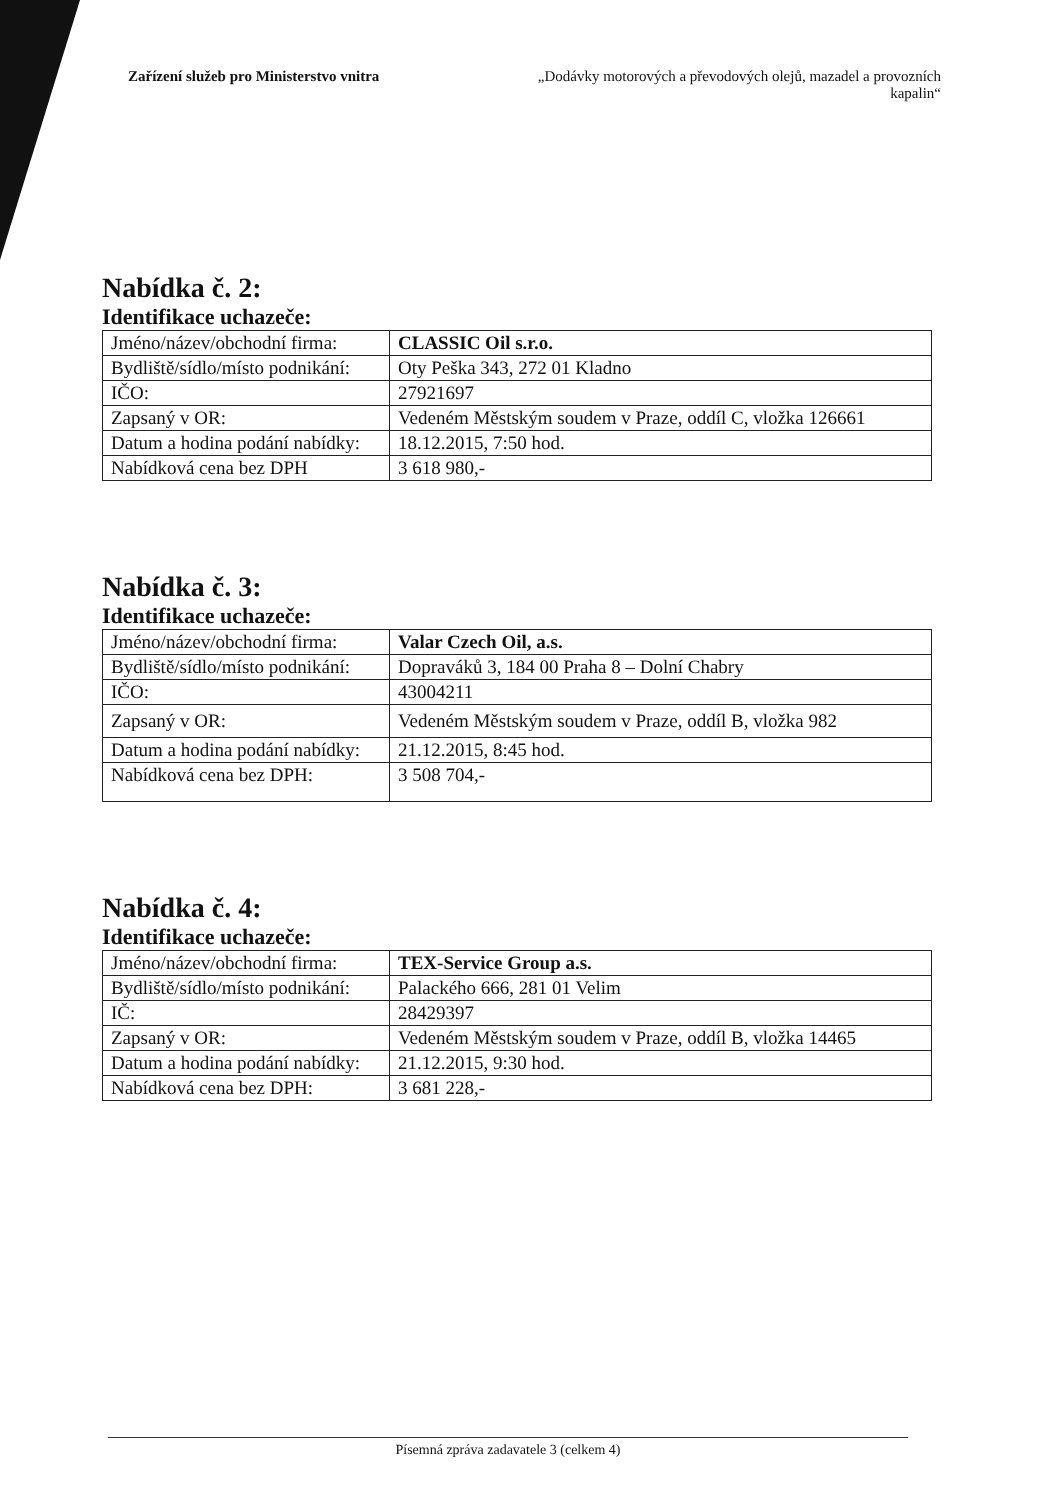Zařízení služeb pro Ministerstvo vnitra
„Dodávky motorových a převodových olejů, mazadel a provozních kapalin“
Nabídka č. 2:
Identifikace uchazeče:
| Jméno/název/obchodní firma: | CLASSIC Oil s.r.o. |
| Bydliště/sídlo/místo podnikání: | Oty Peška 343, 272 01 Kladno |
| IČO: | 27921697 |
| Zapsaný v OR: | Vedeném Městským soudem v Praze, oddíl C, vložka 126661 |
| Datum a hodina podání nabídky: | 18.12.2015, 7:50 hod. |
| Nabídková cena bez DPH | 3 618 980,- |
Nabídka č. 3:
Identifikace uchazeče:
| Jméno/název/obchodní firma: | Valar Czech Oil, a.s. |
| Bydliště/sídlo/místo podnikání: | Dopraváků 3, 184 00 Praha 8 – Dolní Chabry |
| IČO: | 43004211 |
| Zapsaný v OR: | Vedeném Městským soudem v Praze, oddíl B, vložka 982 |
| Datum a hodina podání nabídky: | 21.12.2015, 8:45 hod. |
| Nabídková cena bez DPH: | 3 508 704,- |
Nabídka č. 4:
Identifikace uchazeče:
| Jméno/název/obchodní firma: | TEX-Service Group a.s. |
| Bydliště/sídlo/místo podnikání: | Palackého 666, 281 01 Velim |
| IČ: | 28429397 |
| Zapsaný v OR: | Vedeném Městským soudem v Praze, oddíl B, vložka 14465 |
| Datum a hodina podání nabídky: | 21.12.2015, 9:30 hod. |
| Nabídková cena bez DPH: | 3 681 228,- |
Písemná zpráva zadavatele 3 (celkem 4)